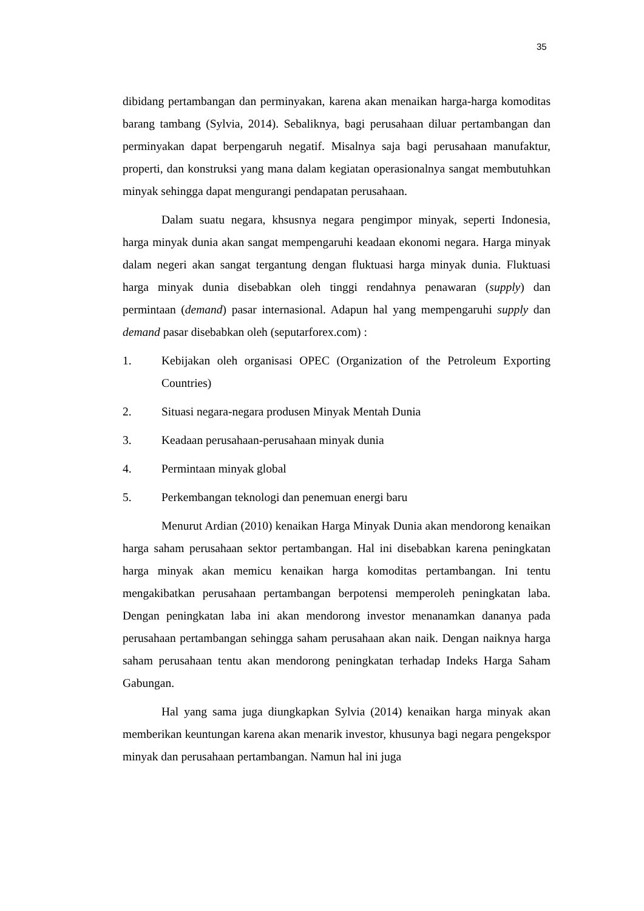35
dibidang pertambangan dan perminyakan, karena akan menaikan harga-harga komoditas barang tambang (Sylvia, 2014). Sebaliknya, bagi perusahaan diluar pertambangan dan perminyakan dapat berpengaruh negatif. Misalnya saja bagi perusahaan manufaktur, properti, dan konstruksi yang mana dalam kegiatan operasionalnya sangat membutuhkan minyak sehingga dapat mengurangi pendapatan perusahaan.
Dalam suatu negara, khsusnya negara pengimpor minyak, seperti Indonesia, harga minyak dunia akan sangat mempengaruhi keadaan ekonomi negara. Harga minyak dalam negeri akan sangat tergantung dengan fluktuasi harga minyak dunia. Fluktuasi harga minyak dunia disebabkan oleh tinggi rendahnya penawaran (supply) dan permintaan (demand) pasar internasional. Adapun hal yang mempengaruhi supply dan demand pasar disebabkan oleh (seputarforex.com) :
1. Kebijakan oleh organisasi OPEC (Organization of the Petroleum Exporting Countries)
2. Situasi negara-negara produsen Minyak Mentah Dunia
3. Keadaan perusahaan-perusahaan minyak dunia
4. Permintaan minyak global
5. Perkembangan teknologi dan penemuan energi baru
Menurut Ardian (2010) kenaikan Harga Minyak Dunia akan mendorong kenaikan harga saham perusahaan sektor pertambangan. Hal ini disebabkan karena peningkatan harga minyak akan memicu kenaikan harga komoditas pertambangan. Ini tentu mengakibatkan perusahaan pertambangan berpotensi memperoleh peningkatan laba. Dengan peningkatan laba ini akan mendorong investor menanamkan dananya pada perusahaan pertambangan sehingga saham perusahaan akan naik. Dengan naiknya harga saham perusahaan tentu akan mendorong peningkatan terhadap Indeks Harga Saham Gabungan.
Hal yang sama juga diungkapkan Sylvia (2014) kenaikan harga minyak akan memberikan keuntungan karena akan menarik investor, khusunya bagi negara pengekspor minyak dan perusahaan pertambangan. Namun hal ini juga